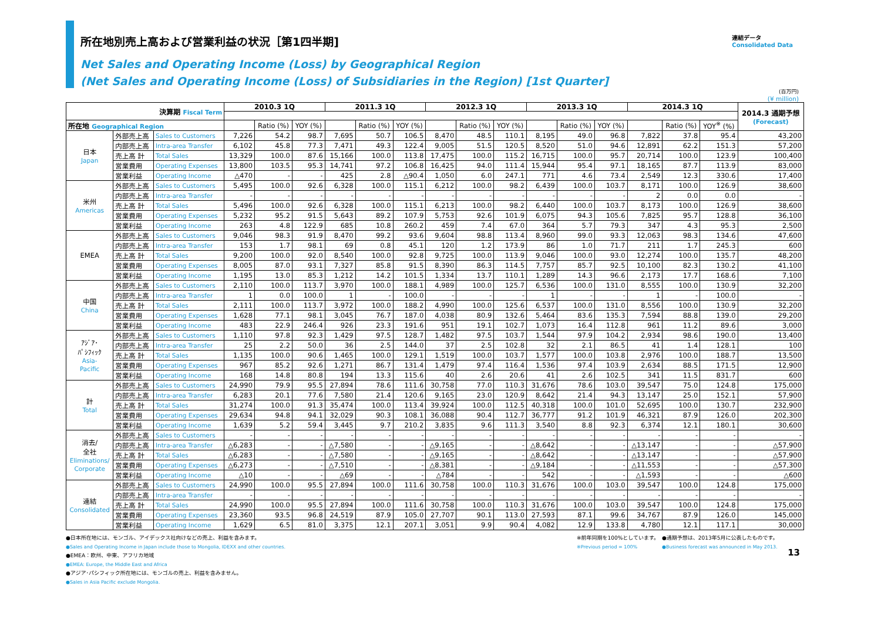所在地別売上高および営業利益の状況［第1四半期]
連結データ
Consolidated Data
Net Sales and Operating Income (Loss) by Geographical Region
(Net Sales and Operating Income (Loss) of Subsidiaries in the Region) [1st Quarter]
(百万円)
(¥ million)
| 決算期 Fiscal Term | | | 2010.3 1Q | | | 2011.3 1Q | | | 2012.3 1Q | | | 2013.3 1Q | | | 2014.3 1Q | | | 2014.3 通期予想 (Forecast) |
| --- | --- | --- | --- | --- | --- | --- | --- | --- | --- | --- | --- | --- | --- | --- | --- | --- | --- | --- |
| 所在地 Geographical Region | | | | Ratio (%) | YOY (%) | | Ratio (%) | YOY (%) | | Ratio (%) | YOY (%) | | Ratio (%) | YOY (%) | | Ratio (%) | YOY<sup>※</sup> (%) | |
| 日本 Japan | 外部売上高 | Sales to Customers | 7,226 | 54.2 | 98.7 | 7,695 | 50.7 | 106.5 | 8,470 | 48.5 | 110.1 | 8,195 | 49.0 | 96.8 | 7,822 | 37.8 | 95.4 | 43,200 |
| | 内部売上高 | Intra-area Transfer | 6,102 | 45.8 | 77.3 | 7,471 | 49.3 | 122.4 | 9,005 | 51.5 | 120.5 | 8,520 | 51.0 | 94.6 | 12,891 | 62.2 | 151.3 | 57,200 |
| | 売上高 計 | Total Sales | 13,329 | 100.0 | 87.6 | 15,166 | 100.0 | 113.8 | 17,475 | 100.0 | 115.2 | 16,715 | 100.0 | 95.7 | 20,714 | 100.0 | 123.9 | 100,400 |
| | 営業費用 | Operating Expenses | 13,800 | 103.5 | 95.3 | 14,741 | 97.2 | 106.8 | 16,425 | 94.0 | 111.4 | 15,944 | 95.4 | 97.1 | 18,165 | 87.7 | 113.9 | 83,000 |
| | 営業利益 | Operating Income | △470 | - | - | 425 | 2.8 | △90.4 | 1,050 | 6.0 | 247.1 | 771 | 4.6 | 73.4 | 2,549 | 12.3 | 330.6 | 17,400 |
| 米州 Americas | 外部売上高 | Sales to Customers | 5,495 | 100.0 | 92.6 | 6,328 | 100.0 | 115.1 | 6,212 | 100.0 | 98.2 | 6,439 | 100.0 | 103.7 | 8,171 | 100.0 | 126.9 | 38,600 |
| | 内部売上高 | Intra-area Transfer | - | - | - | - | - | - | - | - | - | - | - | - | 2 | 0.0 | 0.0 | - |
| | 売上高 計 | Total Sales | 5,496 | 100.0 | 92.6 | 6,328 | 100.0 | 115.1 | 6,213 | 100.0 | 98.2 | 6,440 | 100.0 | 103.7 | 8,173 | 100.0 | 126.9 | 38,600 |
| | 営業費用 | Operating Expenses | 5,232 | 95.2 | 91.5 | 5,643 | 89.2 | 107.9 | 5,753 | 92.6 | 101.9 | 6,075 | 94.3 | 105.6 | 7,825 | 95.7 | 128.8 | 36,100 |
| | 営業利益 | Operating Income | 263 | 4.8 | 122.9 | 685 | 10.8 | 260.2 | 459 | 7.4 | 67.0 | 364 | 5.7 | 79.3 | 347 | 4.3 | 95.3 | 2,500 |
| EMEA | 外部売上高 | Sales to Customers | 9,046 | 98.3 | 91.9 | 8,470 | 99.2 | 93.6 | 9,604 | 98.8 | 113.4 | 8,960 | 99.0 | 93.3 | 12,063 | 98.3 | 134.6 | 47,600 |
| | 内部売上高 | Intra-area Transfer | 153 | 1.7 | 98.1 | 69 | 0.8 | 45.1 | 120 | 1.2 | 173.9 | 86 | 1.0 | 71.7 | 211 | 1.7 | 245.3 | 600 |
| | 売上高 計 | Total Sales | 9,200 | 100.0 | 92.0 | 8,540 | 100.0 | 92.8 | 9,725 | 100.0 | 113.9 | 9,046 | 100.0 | 93.0 | 12,274 | 100.0 | 135.7 | 48,200 |
| | 営業費用 | Operating Expenses | 8,005 | 87.0 | 93.1 | 7,327 | 85.8 | 91.5 | 8,390 | 86.3 | 114.5 | 7,757 | 85.7 | 92.5 | 10,100 | 82.3 | 130.2 | 41,100 |
| | 営業利益 | Operating Income | 1,195 | 13.0 | 85.3 | 1,212 | 14.2 | 101.5 | 1,334 | 13.7 | 110.1 | 1,289 | 14.3 | 96.6 | 2,173 | 17.7 | 168.6 | 7,100 |
| 中国 China | 外部売上高 | Sales to Customers | 2,110 | 100.0 | 113.7 | 3,970 | 100.0 | 188.1 | 4,989 | 100.0 | 125.7 | 6,536 | 100.0 | 131.0 | 8,555 | 100.0 | 130.9 | 32,200 |
| | 内部売上高 | Intra-area Transfer | 1 | 0.0 | 100.0 | 1 | - | 100.0 | - | - | - | 1 | - | - | 1 | - | 100.0 | - |
| | 売上高 計 | Total Sales | 2,111 | 100.0 | 113.7 | 3,972 | 100.0 | 188.2 | 4,990 | 100.0 | 125.6 | 6,537 | 100.0 | 131.0 | 8,556 | 100.0 | 130.9 | 32,200 |
| | 営業費用 | Operating Expenses | 1,628 | 77.1 | 98.1 | 3,045 | 76.7 | 187.0 | 4,038 | 80.9 | 132.6 | 5,464 | 83.6 | 135.3 | 7,594 | 88.8 | 139.0 | 29,200 |
| | 営業利益 | Operating Income | 483 | 22.9 | 246.4 | 926 | 23.3 | 191.6 | 951 | 19.1 | 102.7 | 1,073 | 16.4 | 112.8 | 961 | 11.2 | 89.6 | 3,000 |
| ｱｼﾞｱ･ ﾊﾟｼﾌｨｯｸ Asia- Pacific | 外部売上高 | Sales to Customers | 1,110 | 97.8 | 92.3 | 1,429 | 97.5 | 128.7 | 1,482 | 97.5 | 103.7 | 1,544 | 97.9 | 104.2 | 2,934 | 98.6 | 190.0 | 13,400 |
| | 内部売上高 | Intra-area Transfer | 25 | 2.2 | 50.0 | 36 | 2.5 | 144.0 | 37 | 2.5 | 102.8 | 32 | 2.1 | 86.5 | 41 | 1.4 | 128.1 | 100 |
| | 売上高 計 | Total Sales | 1,135 | 100.0 | 90.6 | 1,465 | 100.0 | 129.1 | 1,519 | 100.0 | 103.7 | 1,577 | 100.0 | 103.8 | 2,976 | 100.0 | 188.7 | 13,500 |
| | 営業費用 | Operating Expenses | 967 | 85.2 | 92.6 | 1,271 | 86.7 | 131.4 | 1,479 | 97.4 | 116.4 | 1,536 | 97.4 | 103.9 | 2,634 | 88.5 | 171.5 | 12,900 |
| | 営業利益 | Operating Income | 168 | 14.8 | 80.8 | 194 | 13.3 | 115.6 | 40 | 2.6 | 20.6 | 41 | 2.6 | 102.5 | 341 | 11.5 | 831.7 | 600 |
| 計 Total | 外部売上高 | Sales to Customers | 24,990 | 79.9 | 95.5 | 27,894 | 78.6 | 111.6 | 30,758 | 77.0 | 110.3 | 31,676 | 78.6 | 103.0 | 39,547 | 75.0 | 124.8 | 175,000 |
| | 内部売上高 | Intra-area Transfer | 6,283 | 20.1 | 77.6 | 7,580 | 21.4 | 120.6 | 9,165 | 23.0 | 120.9 | 8,642 | 21.4 | 94.3 | 13,147 | 25.0 | 152.1 | 57,900 |
| | 売上高 計 | Total Sales | 31,274 | 100.0 | 91.3 | 35,474 | 100.0 | 113.4 | 39,924 | 100.0 | 112.5 | 40,318 | 100.0 | 101.0 | 52,695 | 100.0 | 130.7 | 232,900 |
| | 営業費用 | Operating Expenses | 29,634 | 94.8 | 94.1 | 32,029 | 90.3 | 108.1 | 36,088 | 90.4 | 112.7 | 36,777 | 91.2 | 101.9 | 46,321 | 87.9 | 126.0 | 202,300 |
| | 営業利益 | Operating Income | 1,639 | 5.2 | 59.4 | 3,445 | 9.7 | 210.2 | 3,835 | 9.6 | 111.3 | 3,540 | 8.8 | 92.3 | 6,374 | 12.1 | 180.1 | 30,600 |
| 消去/ 全社 Eliminations/ Corporate | 外部売上高 | Sales to Customers | - | - | - | - | - | - | - | - | - | - | - | - | - | - | - | - |
| | 内部売上高 | Intra-area Transfer | △6,283 | - | - | △7,580 | - | - | △9,165 | - | - | △8,642 | - | - | △13,147 | - | - | △57,900 |
| | 売上高 計 | Total Sales | △6,283 | - | - | △7,580 | - | - | △9,165 | - | - | △8,642 | - | - | △13,147 | - | - | △57,900 |
| | 営業費用 | Operating Expenses | △6,273 | - | - | △7,510 | - | - | △8,381 | - | - | △9,184 | - | - | △11,553 | - | - | △57,300 |
| | 営業利益 | Operating Income | △10 | - | - | △69 | - | - | △784 | - | - | 542 | - | - | △1,593 | - | - | △600 |
| 連結 Consolidated | 外部売上高 | Sales to Customers | 24,990 | 100.0 | 95.5 | 27,894 | 100.0 | 111.6 | 30,758 | 100.0 | 110.3 | 31,676 | 100.0 | 103.0 | 39,547 | 100.0 | 124.8 | 175,000 |
| | 内部売上高 | Intra-area Transfer | - | - | - | - | - | - | - | - | - | - | - | - | - | - | - | - |
| | 売上高 計 | Total Sales | 24,990 | 100.0 | 95.5 | 27,894 | 100.0 | 111.6 | 30,758 | 100.0 | 110.3 | 31,676 | 100.0 | 103.0 | 39,547 | 100.0 | 124.8 | 175,000 |
| | 営業費用 | Operating Expenses | 23,360 | 93.5 | 96.8 | 24,519 | 87.9 | 105.0 | 27,707 | 90.1 | 113.0 | 27,593 | 87.1 | 99.6 | 34,767 | 87.9 | 126.0 | 145,000 |
| | 営業利益 | Operating Income | 1,629 | 6.5 | 81.0 | 3,375 | 12.1 | 207.1 | 3,051 | 9.9 | 90.4 | 4,082 | 12.9 | 133.8 | 4,780 | 12.1 | 117.1 | 30,000 |
●日本所在地には、モンゴル、アイデックス社向けなどの売上、利益を含みます。
●Sales and Operating Income in Japan include those to Mongolia, IDEXX and other countries.
●EMEA：欧州、中東、アフリカ地域
●EMEA: Europe, the Middle East and Africa
●アジア･パシフィック所在地には、モンゴルの売上、利益を含みません。
●Sales in Asia Pacific exclude Mongolia.
※前年同期を100%としています。
※Previous period = 100%
●通期予想は、2013年5月に公表したものです。
●Business forecast was announced in May 2013.
13